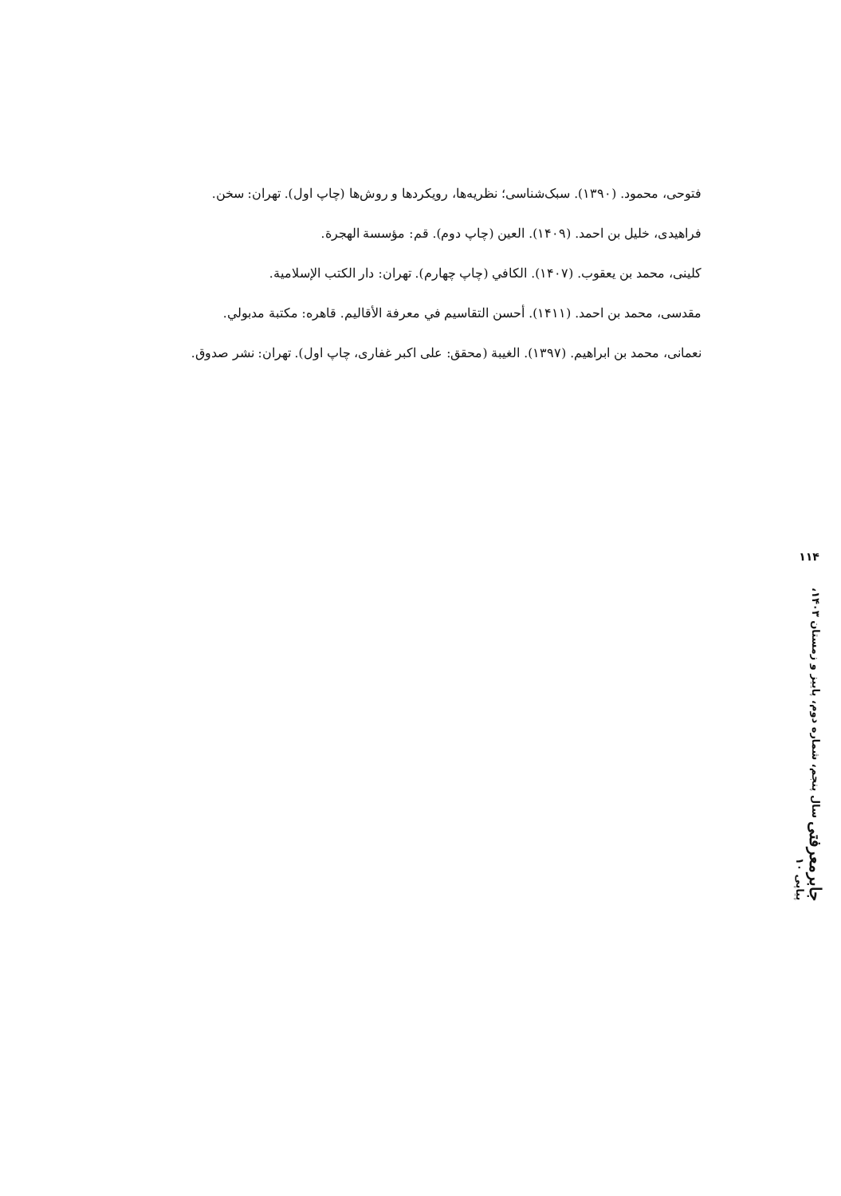فتوحی، محمود. (۱۳۹۰). سبک‌شناسی؛ نظریه‌ها، رویکردها و روش‌ها (چاپ اول). تهران: سخن.
فراهیدی، خلیل بن احمد. (۱۴۰۹). العین (چاپ دوم). قم: مؤسسة الهجرة.
کلینی، محمد بن یعقوب. (۱۴۰۷). الکافي (چاپ چهارم). تهران: دار الکتب الإسلامية.
مقدسی، محمد بن احمد. (۱۴۱۱). أحسن التقاسیم في معرفة الأقالیم. قاهره: مکتبة مدبولي.
نعمانی، محمد بن ابراهیم. (۱۳۹۷). الغیبة (محقق: علی اکبر غفاری، چاپ اول). تهران: نشر صدوق.
۱۱۴
جابرمعرفتی سال پنجم، شماره دوم، پاییز و زمستان ۱۴۰۳، پیاپی ۱۰